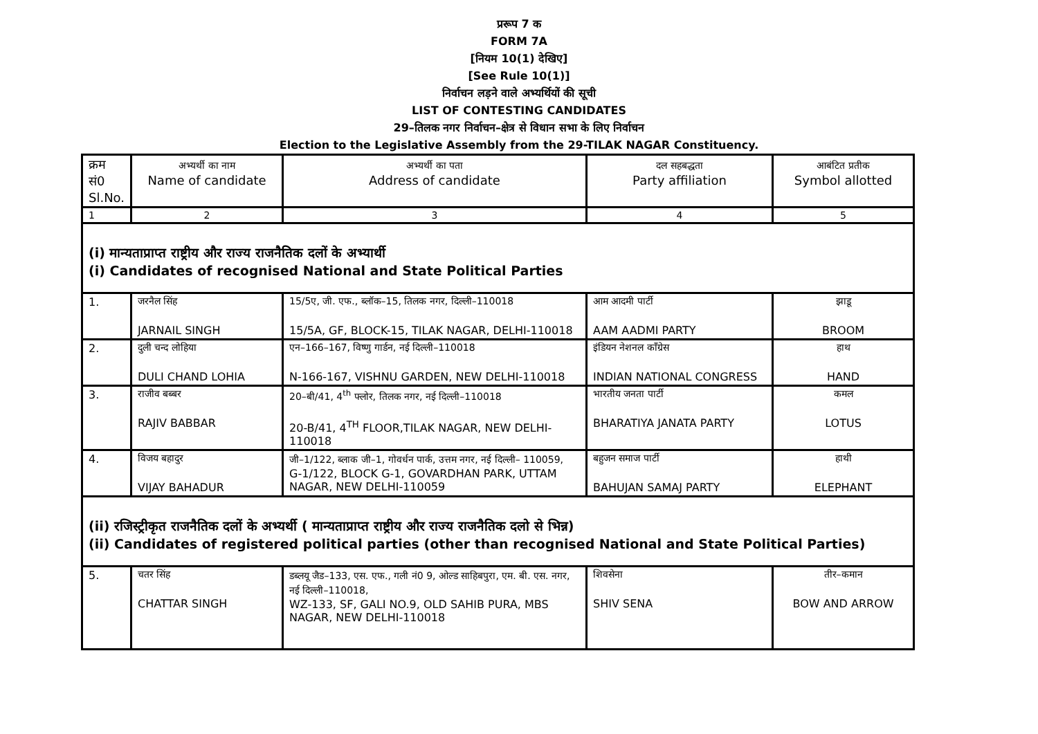प्ररूप 7 क
FORM 7A
[नियम 10(1) देखिए]
[See Rule 10(1)]
निर्वाचन लड़ने वाले अभ्यर्थियों की सूची
LIST OF CONTESTING CANDIDATES
29–तिलक नगर निर्वाचन–क्षेत्र से विधान सभा के लिए निर्वाचन
Election to the Legislative Assembly from the 29-TILAK NAGAR Constituency.
| क्रम सं0 Sl.No. | अभ्यर्थी का नाम Name of candidate | अभ्यर्थी का पता Address of candidate | दल सहबद्धता Party affiliation | आबंटित प्रतीक Symbol allotted |
| --- | --- | --- | --- | --- |
| 1 | 2 | 3 | 4 | 5 |
| (i) मान्यताप्राप्त राष्ट्रीय और राज्य राजनैतिक दलों के अभ्यार्थी (i) Candidates of recognised National and State Political Parties | | | | |
| 1. | जरनैल सिंह JARNAIL SINGH | 15/5ए, जी. एफ., ब्लॉक–15, तिलक नगर, दिल्ली–110018 15/5A, GF, BLOCK-15, TILAK NAGAR, DELHI-110018 | आम आदमी पार्टी AAM AADMI PARTY | झाडू BROOM |
| 2. | दुली चन्द लोहिया DULI CHAND LOHIA | एन–166–167, विष्णु गार्डन, नई दिल्ली–110018 N-166-167, VISHNU GARDEN, NEW DELHI-110018 | इंडियन नेशनल कॉंग्रेस INDIAN NATIONAL CONGRESS | हाथ HAND |
| 3. | राजीव बब्बर RAJIV BABBAR | 20–बी/41, 4<sup>th</sup> फ्लोर, तिलक नगर, नई दिल्ली–110018 20-B/41, 4<sup>TH</sup> FLOOR,TILAK NAGAR, NEW DELHI-110018 | भारतीय जनता पार्टी BHARATIYA JANATA PARTY | कमल LOTUS |
| 4. | विजय बहादुर VIJAY BAHADUR | जी–1/122, ब्लाक जी–1, गोवर्धन पार्क, उत्तम नगर, नई दिल्ली– 110059, G-1/122, BLOCK G-1, GOVARDHAN PARK, UTTAM NAGAR, NEW DELHI-110059 | बहुजन समाज पार्टी BAHUJAN SAMAJ PARTY | हाथी ELEPHANT |
| (ii) रजिस्ट्रीकृत राजनैतिक दलों के अभ्यर्थी ( मान्यताप्राप्त राष्ट्रीय और राज्य राजनैतिक दलो से भिन्न) (ii) Candidates of registered political parties (other than recognised National and State Political Parties) | | | | |
| 5. | चतर सिंह CHATTAR SINGH | डब्लयू जैड–133, एस. एफ., गली नं0 9, ओल्ड साहिबपुरा, एम. बी. एस. नगर, नई दिल्ली–110018, WZ-133, SF, GALI NO.9, OLD SAHIB PURA, MBS NAGAR, NEW DELHI-110018 | शिवसेना SHIV SENA | तीर–कमान BOW AND ARROW |